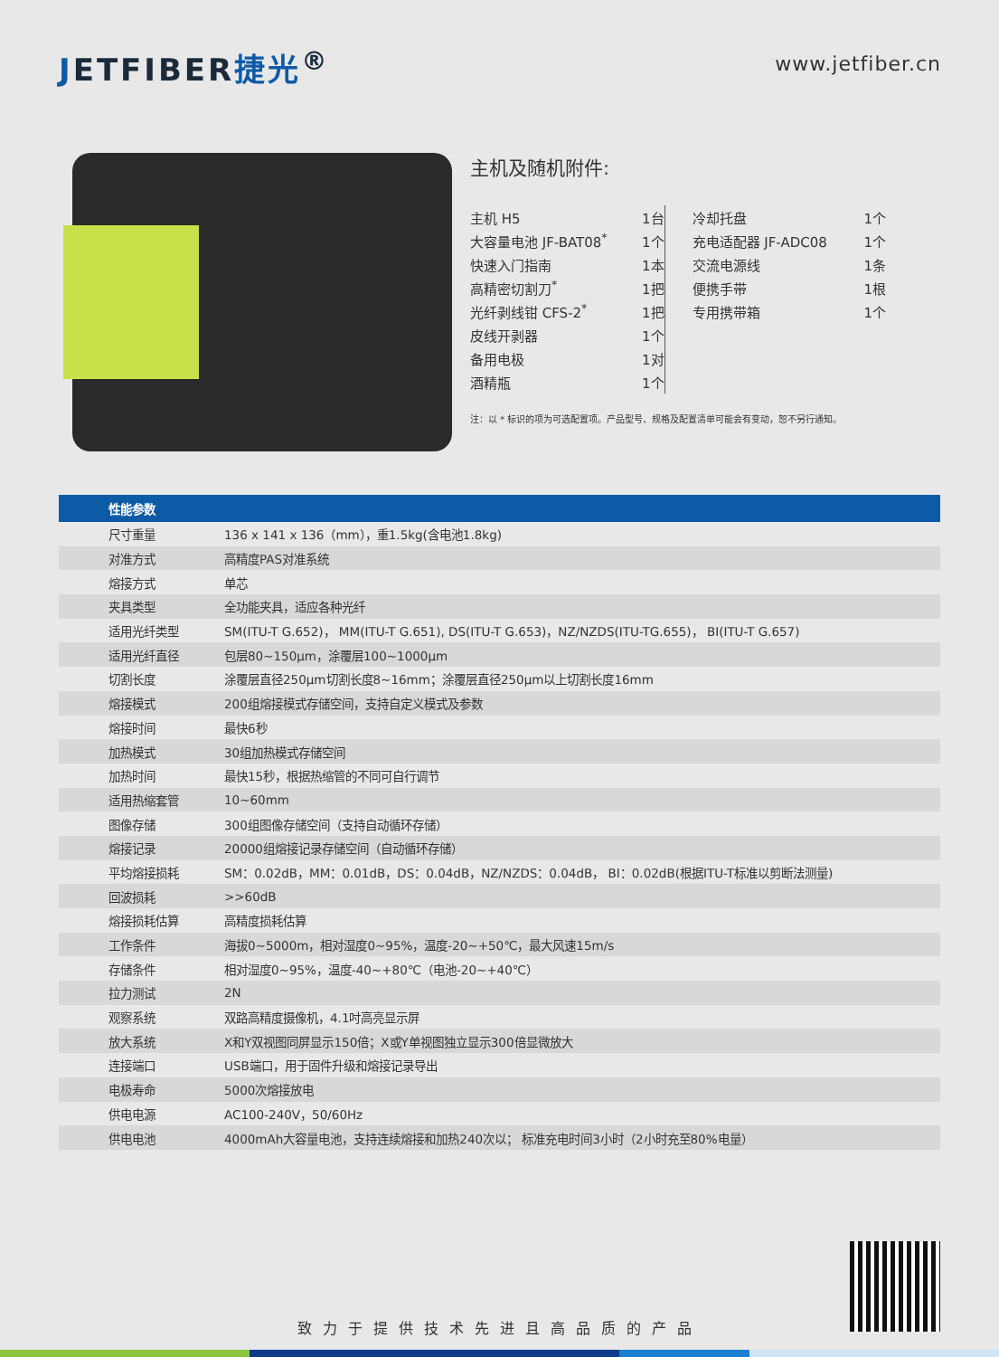JETFIBER捷光<sup>®</sup>
www.jetfiber.cn
主机及随机附件:
| 主机 H5 | 1台 |
| 大容量电池 JF-BAT08<sup>*</sup> | 1个 |
| 快速入门指南 | 1本 |
| 高精密切割刀<sup>*</sup> | 1把 |
| 光纤剥线钳 CFS-2<sup>*</sup> | 1把 |
| 皮线开剥器 | 1个 |
| 备用电极 | 1对 |
| 酒精瓶 | 1个 |
| 冷却托盘 | 1个 |
| 充电适配器 JF-ADC08 | 1个 |
| 交流电源线 | 1条 |
| 便携手带 | 1根 |
| 专用携带箱 | 1个 |
注：以 * 标识的项为可选配置项。产品型号、规格及配置清单可能会有变动，恕不另行通知。
| 性能参数 | |
| --- | --- |
| 尺寸重量 | 136 x 141 x 136（mm），重1.5kg(含电池1.8kg) |
| 对准方式 | 高精度PAS对准系统 |
| 熔接方式 | 单芯 |
| 夹具类型 | 全功能夹具，适应各种光纤 |
| 适用光纤类型 | SM(ITU-T G.652)， MM(ITU-T G.651), DS(ITU-T G.653)，NZ/NZDS(ITU-TG.655)， BI(ITU-T G.657) |
| 适用光纤直径 | 包层80~150μm，涂覆层100~1000μm |
| 切割长度 | 涂覆层直径250μm切割长度8~16mm；涂覆层直径250μm以上切割长度16mm |
| 熔接模式 | 200组熔接模式存储空间，支持自定义模式及参数 |
| 熔接时间 | 最快6秒 |
| 加热模式 | 30组加热模式存储空间 |
| 加热时间 | 最快15秒，根据热缩管的不同可自行调节 |
| 适用热缩套管 | 10~60mm |
| 图像存储 | 300组图像存储空间（支持自动循环存储） |
| 熔接记录 | 20000组熔接记录存储空间（自动循环存储） |
| 平均熔接损耗 | SM：0.02dB，MM：0.01dB，DS：0.04dB，NZ/NZDS：0.04dB， BI：0.02dB(根据ITU-T标准以剪断法测量) |
| 回波损耗 | >>60dB |
| 熔接损耗估算 | 高精度损耗估算 |
| 工作条件 | 海拔0~5000m，相对湿度0~95%，温度-20~+50℃，最大风速15m/s |
| 存储条件 | 相对湿度0~95%，温度-40~+80℃（电池-20~+40℃） |
| 拉力测试 | 2N |
| 观察系统 | 双路高精度摄像机，4.1吋高亮显示屏 |
| 放大系统 | X和Y双视图同屏显示150倍；X或Y单视图独立显示300倍显微放大 |
| 连接端口 | USB端口，用于固件升级和熔接记录导出 |
| 电极寿命 | 5000次熔接放电 |
| 供电电源 | AC100-240V，50/60Hz |
| 供电电池 | 4000mAh大容量电池，支持连续熔接和加热240次以； 标准充电时间3小时（2小时充至80%电量） |
致力于提供技术先进且高品质的产品